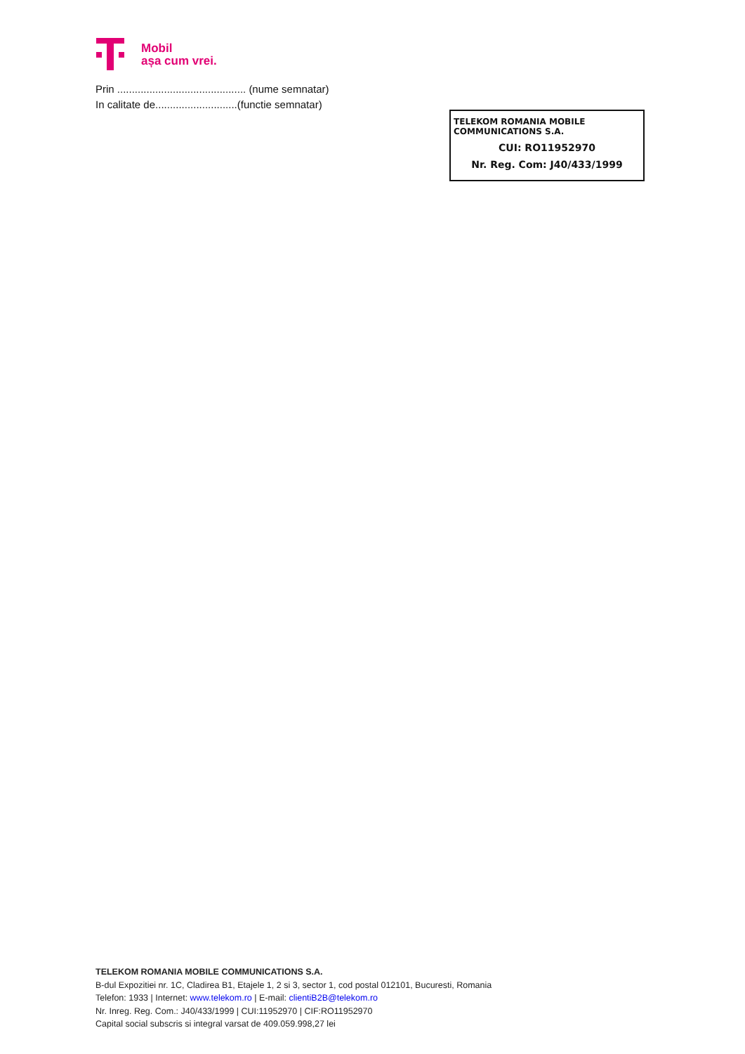Mobil
așa cum vrei.
Prin ............................................ (nume semnatar)
In calitate de............................(functie semnatar)
TELEKOM ROMANIA MOBILE COMMUNICATIONS S.A.
CUI: RO11952970
Nr. Reg. Com: J40/433/1999
TELEKOM ROMANIA MOBILE COMMUNICATIONS S.A.
B-dul Expozitiei nr. 1C, Cladirea B1, Etajele 1, 2 si 3, sector 1, cod postal 012101, Bucuresti, Romania
Telefon: 1933 | Internet: www.telekom.ro | E-mail: clientiB2B@telekom.ro
Nr. Inreg. Reg. Com.: J40/433/1999 | CUI:11952970 | CIF:RO11952970
Capital social subscris si integral varsat de 409.059.998,27 lei